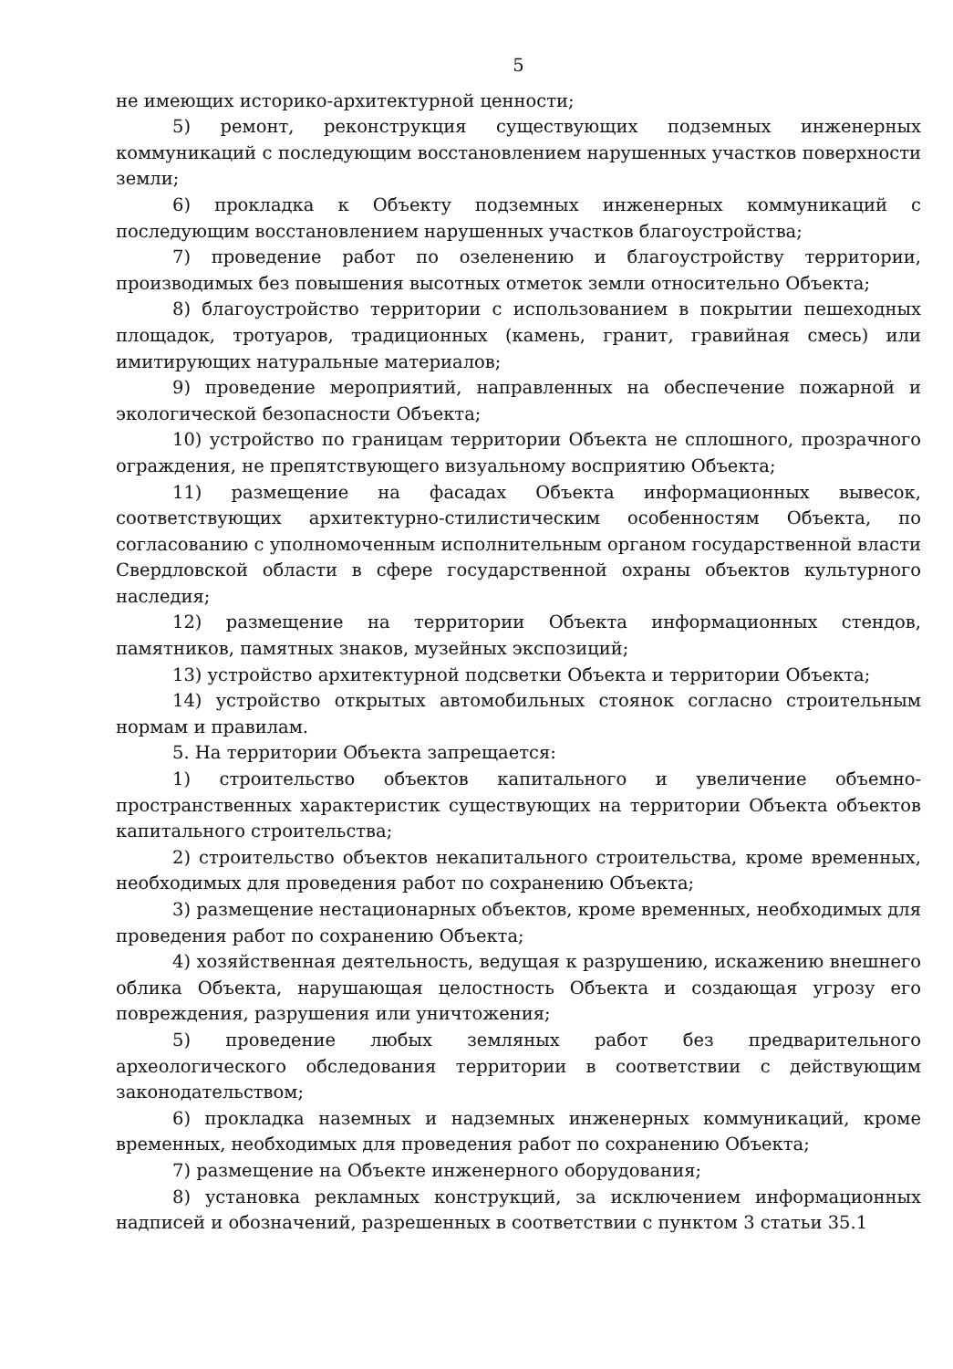5
не имеющих историко-архитектурной ценности;
5) ремонт, реконструкция существующих подземных инженерных коммуникаций с последующим восстановлением нарушенных участков поверхности земли;
6) прокладка к Объекту подземных инженерных коммуникаций с последующим восстановлением нарушенных участков благоустройства;
7) проведение работ по озеленению и благоустройству территории, производимых без повышения высотных отметок земли относительно Объекта;
8) благоустройство территории с использованием в покрытии пешеходных площадок, тротуаров, традиционных (камень, гранит, гравийная смесь) или имитирующих натуральные материалов;
9) проведение мероприятий, направленных на обеспечение пожарной и экологической безопасности Объекта;
10) устройство по границам территории Объекта не сплошного, прозрачного ограждения, не препятствующего визуальному восприятию Объекта;
11) размещение на фасадах Объекта информационных вывесок, соответствующих архитектурно-стилистическим особенностям Объекта, по согласованию с уполномоченным исполнительным органом государственной власти Свердловской области в сфере государственной охраны объектов культурного наследия;
12) размещение на территории Объекта информационных стендов, памятников, памятных знаков, музейных экспозиций;
13) устройство архитектурной подсветки Объекта и территории Объекта;
14) устройство открытых автомобильных стоянок согласно строительным нормам и правилам.
5. На территории Объекта запрещается:
1) строительство объектов капитального и увеличение объемно-пространственных характеристик существующих на территории Объекта объектов капитального строительства;
2) строительство объектов некапитального строительства, кроме временных, необходимых для проведения работ по сохранению Объекта;
3) размещение нестационарных объектов, кроме временных, необходимых для проведения работ по сохранению Объекта;
4) хозяйственная деятельность, ведущая к разрушению, искажению внешнего облика Объекта, нарушающая целостность Объекта и создающая угрозу его повреждения, разрушения или уничтожения;
5) проведение любых земляных работ без предварительного археологического обследования территории в соответствии с действующим законодательством;
6) прокладка наземных и надземных инженерных коммуникаций, кроме временных, необходимых для проведения работ по сохранению Объекта;
7) размещение на Объекте инженерного оборудования;
8) установка рекламных конструкций, за исключением информационных надписей и обозначений, разрешенных в соответствии с пунктом 3 статьи 35.1